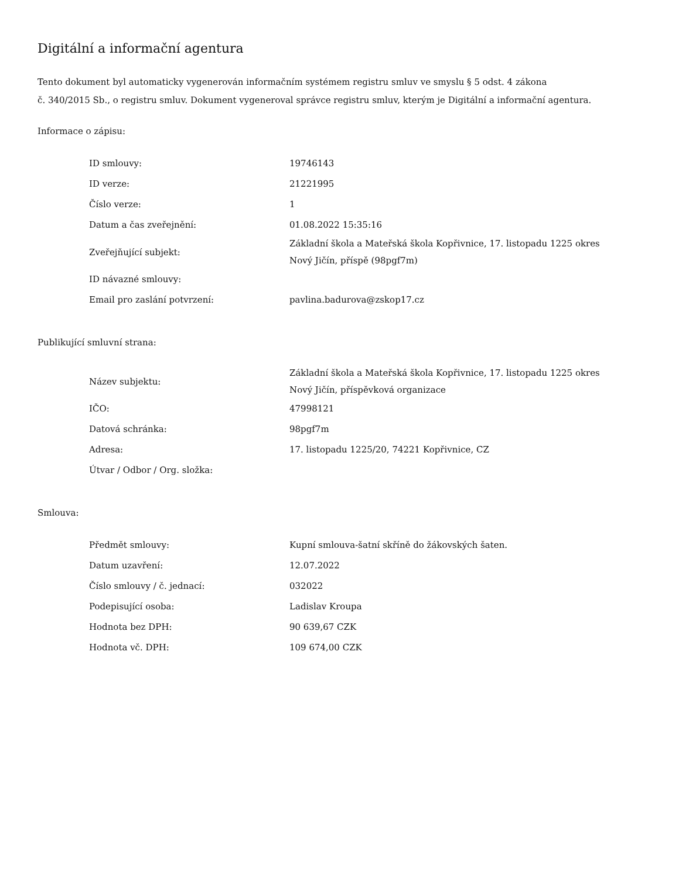Digitální a informační agentura
Tento dokument byl automaticky vygenerován informačním systémem registru smluv ve smyslu § 5 odst. 4 zákona
č. 340/2015 Sb., o registru smluv. Dokument vygeneroval správce registru smluv, kterým je Digitální a informační agentura.
Informace o zápisu:
| ID smlouvy: | 19746143 |
| ID verze: | 21221995 |
| Číslo verze: | 1 |
| Datum a čas zveřejnění: | 01.08.2022 15:35:16 |
| Zveřejňující subjekt: | Základní škola a Mateřská škola Kopřivnice, 17. listopadu 1225 okres Nový Jičín, příspě (98pgf7m) |
| ID návazné smlouvy: | |
| Email pro zaslání potvrzení: | pavlina.badurova@zskop17.cz |
Publikující smluvní strana:
| Název subjektu: | Základní škola a Mateřská škola Kopřivnice, 17. listopadu 1225 okres Nový Jičín, příspěvková organizace |
| IČO: | 47998121 |
| Datová schránka: | 98pgf7m |
| Adresa: | 17. listopadu 1225/20, 74221 Kopřivnice, CZ |
| Útvar / Odbor / Org. složka: | |
Smlouva:
| Předmět smlouvy: | Kupní smlouva-šatní skříně do žákovských šaten. |
| Datum uzavření: | 12.07.2022 |
| Číslo smlouvy / č. jednací: | 032022 |
| Podepisující osoba: | Ladislav Kroupa |
| Hodnota bez DPH: | 90 639,67 CZK |
| Hodnota vč. DPH: | 109 674,00 CZK |